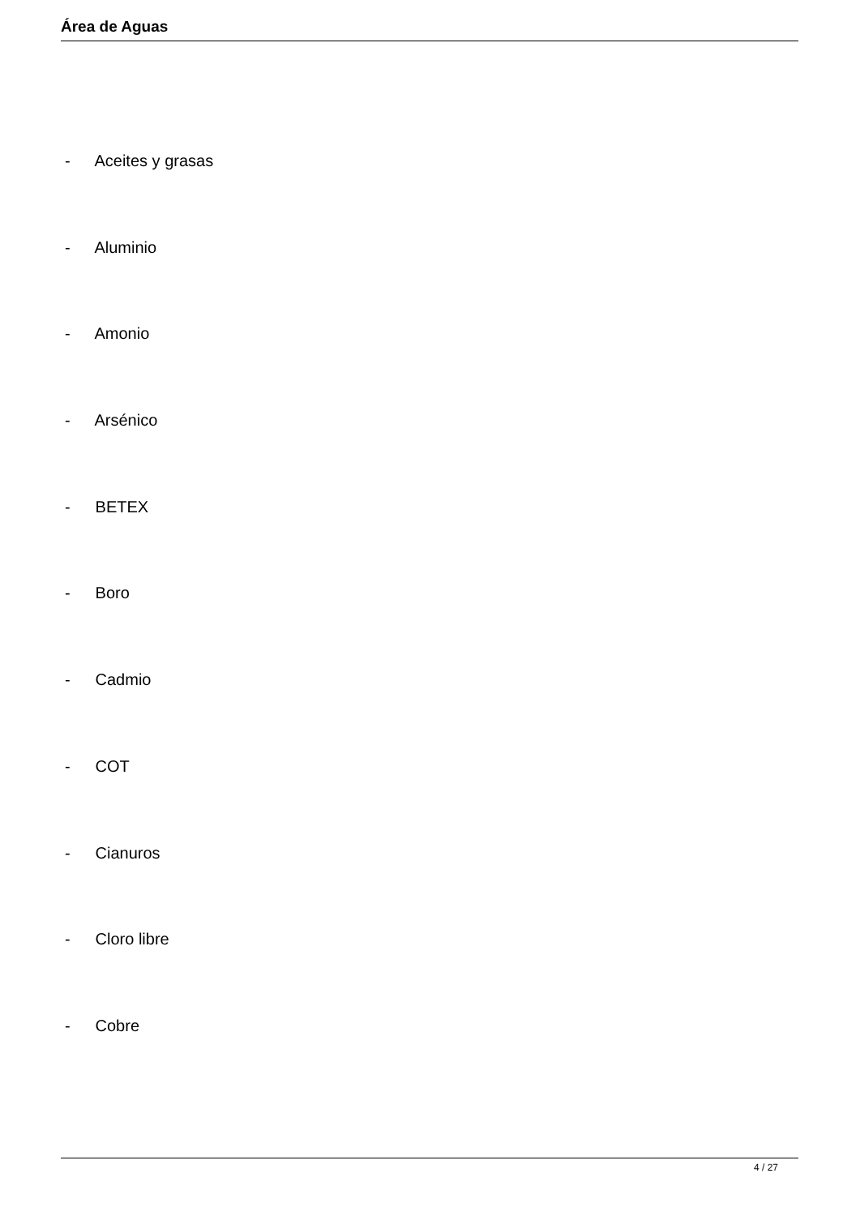Área de Aguas
- Aceites y grasas
- Aluminio
- Amonio
- Arsénico
- BETEX
- Boro
- Cadmio
- COT
- Cianuros
- Cloro libre
- Cobre
4 / 27